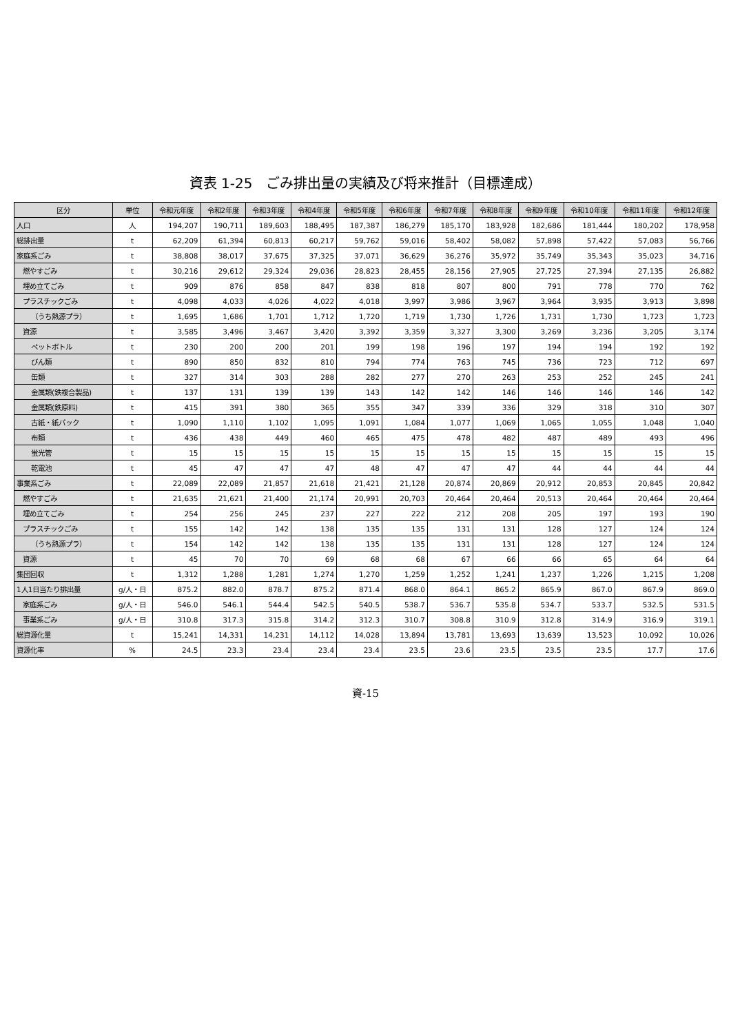資表 1-25　ごみ排出量の実績及び将来推計（目標達成）
| 区分 | 単位 | 令和元年度 | 令和2年度 | 令和3年度 | 令和4年度 | 令和5年度 | 令和6年度 | 令和7年度 | 令和8年度 | 令和9年度 | 令和10年度 | 令和11年度 | 令和12年度 |
| --- | --- | --- | --- | --- | --- | --- | --- | --- | --- | --- | --- | --- | --- |
| 人口 | 人 | 194,207 | 190,711 | 189,603 | 188,495 | 187,387 | 186,279 | 185,170 | 183,928 | 182,686 | 181,444 | 180,202 | 178,958 |
| 総排出量 | t | 62,209 | 61,394 | 60,813 | 60,217 | 59,762 | 59,016 | 58,402 | 58,082 | 57,898 | 57,422 | 57,083 | 56,766 |
| 家庭系ごみ | t | 38,808 | 38,017 | 37,675 | 37,325 | 37,071 | 36,629 | 36,276 | 35,972 | 35,749 | 35,343 | 35,023 | 34,716 |
| 燃やすごみ | t | 30,216 | 29,612 | 29,324 | 29,036 | 28,823 | 28,455 | 28,156 | 27,905 | 27,725 | 27,394 | 27,135 | 26,882 |
| 埋め立てごみ | t | 909 | 876 | 858 | 847 | 838 | 818 | 807 | 800 | 791 | 778 | 770 | 762 |
| プラスチックごみ | t | 4,098 | 4,033 | 4,026 | 4,022 | 4,018 | 3,997 | 3,986 | 3,967 | 3,964 | 3,935 | 3,913 | 3,898 |
| （うち熱源プラ） | t | 1,695 | 1,686 | 1,701 | 1,712 | 1,720 | 1,719 | 1,730 | 1,726 | 1,731 | 1,730 | 1,723 | 1,723 |
| 資源 | t | 3,585 | 3,496 | 3,467 | 3,420 | 3,392 | 3,359 | 3,327 | 3,300 | 3,269 | 3,236 | 3,205 | 3,174 |
| ペットボトル | t | 230 | 200 | 200 | 201 | 199 | 198 | 196 | 197 | 194 | 194 | 192 | 192 |
| びん類 | t | 890 | 850 | 832 | 810 | 794 | 774 | 763 | 745 | 736 | 723 | 712 | 697 |
| 缶類 | t | 327 | 314 | 303 | 288 | 282 | 277 | 270 | 263 | 253 | 252 | 245 | 241 |
| 金属類(鉄複合製品) | t | 137 | 131 | 139 | 139 | 143 | 142 | 142 | 146 | 146 | 146 | 146 | 142 |
| 金属類(鉄原料) | t | 415 | 391 | 380 | 365 | 355 | 347 | 339 | 336 | 329 | 318 | 310 | 307 |
| 古紙・紙パック | t | 1,090 | 1,110 | 1,102 | 1,095 | 1,091 | 1,084 | 1,077 | 1,069 | 1,065 | 1,055 | 1,048 | 1,040 |
| 布類 | t | 436 | 438 | 449 | 460 | 465 | 475 | 478 | 482 | 487 | 489 | 493 | 496 |
| 蛍光管 | t | 15 | 15 | 15 | 15 | 15 | 15 | 15 | 15 | 15 | 15 | 15 | 15 |
| 乾電池 | t | 45 | 47 | 47 | 47 | 48 | 47 | 47 | 47 | 44 | 44 | 44 | 44 |
| 事業系ごみ | t | 22,089 | 22,089 | 21,857 | 21,618 | 21,421 | 21,128 | 20,874 | 20,869 | 20,912 | 20,853 | 20,845 | 20,842 |
| 燃やすごみ | t | 21,635 | 21,621 | 21,400 | 21,174 | 20,991 | 20,703 | 20,464 | 20,464 | 20,513 | 20,464 | 20,464 | 20,464 |
| 埋め立てごみ | t | 254 | 256 | 245 | 237 | 227 | 222 | 212 | 208 | 205 | 197 | 193 | 190 |
| プラスチックごみ | t | 155 | 142 | 142 | 138 | 135 | 135 | 131 | 131 | 128 | 127 | 124 | 124 |
| （うち熱源プラ） | t | 154 | 142 | 142 | 138 | 135 | 135 | 131 | 131 | 128 | 127 | 124 | 124 |
| 資源 | t | 45 | 70 | 70 | 69 | 68 | 68 | 67 | 66 | 66 | 65 | 64 | 64 |
| 集団回収 | t | 1,312 | 1,288 | 1,281 | 1,274 | 1,270 | 1,259 | 1,252 | 1,241 | 1,237 | 1,226 | 1,215 | 1,208 |
| 1人1日当たり排出量 | g/人・日 | 875.2 | 882.0 | 878.7 | 875.2 | 871.4 | 868.0 | 864.1 | 865.2 | 865.9 | 867.0 | 867.9 | 869.0 |
| 家庭系ごみ | g/人・日 | 546.0 | 546.1 | 544.4 | 542.5 | 540.5 | 538.7 | 536.7 | 535.8 | 534.7 | 533.7 | 532.5 | 531.5 |
| 事業系ごみ | g/人・日 | 310.8 | 317.3 | 315.8 | 314.2 | 312.3 | 310.7 | 308.8 | 310.9 | 312.8 | 314.9 | 316.9 | 319.1 |
| 総資源化量 | t | 15,241 | 14,331 | 14,231 | 14,112 | 14,028 | 13,894 | 13,781 | 13,693 | 13,639 | 13,523 | 10,092 | 10,026 |
| 資源化率 | % | 24.5 | 23.3 | 23.4 | 23.4 | 23.4 | 23.5 | 23.6 | 23.5 | 23.5 | 23.5 | 17.7 | 17.6 |
資-15